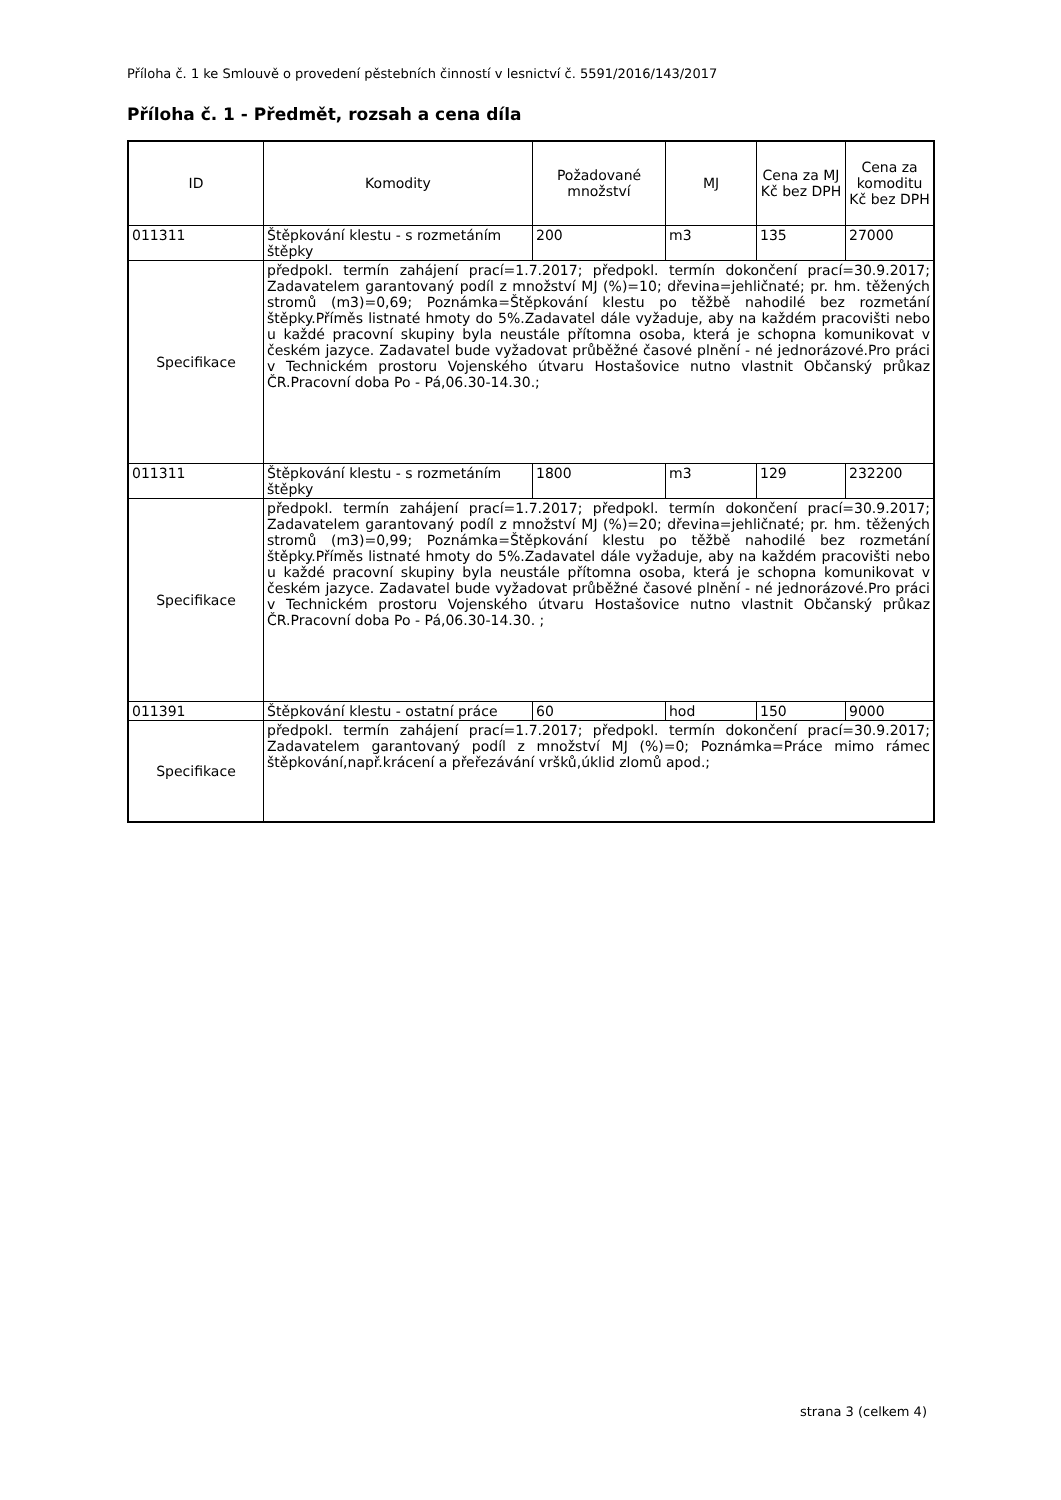Příloha č. 1 ke Smlouvě o provedení pěstebních činností v lesnictví č. 5591/2016/143/2017
Příloha č. 1 - Předmět, rozsah a cena díla
| ID | Komodity | Požadované množství | MJ | Cena za MJ Kč bez DPH | Cena za komoditu Kč bez DPH |
| --- | --- | --- | --- | --- | --- |
| 011311 | Štěpkování klestu - s rozmetáním štěpky | 200 | m3 | 135 | 27000 |
| Specifikace | předpokl. termín zahájení prací=1.7.2017; předpokl. termín dokončení prací=30.9.2017; Zadavatelem garantovaný podíl z množství MJ (%)=10; dřevina=jehličnaté; pr. hm. těžených stromů (m3)=0,69; Poznámka=Štěpkování klestu po těžbě nahodilé bez rozmetání štěpky.Příměs listnaté hmoty do 5%.Zadavatel dále vyžaduje, aby na každém pracovišti nebo u každé pracovní skupiny byla neustále přítomna osoba, která je schopna komunikovat v českém jazyce. Zadavatel bude vyžadovat průběžné časové plnění - né jednorázové.Pro práci v Technickém prostoru Vojenského útvaru Hostašovice nutno vlastnit Občanský průkaz ČR.Pracovní doba Po - Pá,06.30-14.30.; | | | | |
| 011311 | Štěpkování klestu - s rozmetáním štěpky | 1800 | m3 | 129 | 232200 |
| Specifikace | předpokl. termín zahájení prací=1.7.2017; předpokl. termín dokončení prací=30.9.2017; Zadavatelem garantovaný podíl z množství MJ (%)=20; dřevina=jehličnaté; pr. hm. těžených stromů (m3)=0,99; Poznámka=Štěpkování klestu po těžbě nahodilé bez rozmetání štěpky.Příměs listnaté hmoty do 5%.Zadavatel dále vyžaduje, aby na každém pracovišti nebo u každé pracovní skupiny byla neustále přítomna osoba, která je schopna komunikovat v českém jazyce. Zadavatel bude vyžadovat průběžné časové plnění - né jednorázové.Pro práci v Technickém prostoru Vojenského útvaru Hostašovice nutno vlastnit Občanský průkaz ČR.Pracovní doba Po - Pá,06.30-14.30. ; | | | | |
| 011391 | Štěpkování klestu - ostatní práce | 60 | hod | 150 | 9000 |
| Specifikace | předpokl. termín zahájení prací=1.7.2017; předpokl. termín dokončení prací=30.9.2017; Zadavatelem garantovaný podíl z množství MJ (%)=0; Poznámka=Práce mimo rámec štěpkování,např.krácení a přeřezávání vršků,úklid zlomů apod.; | | | | |
strana 3 (celkem 4)